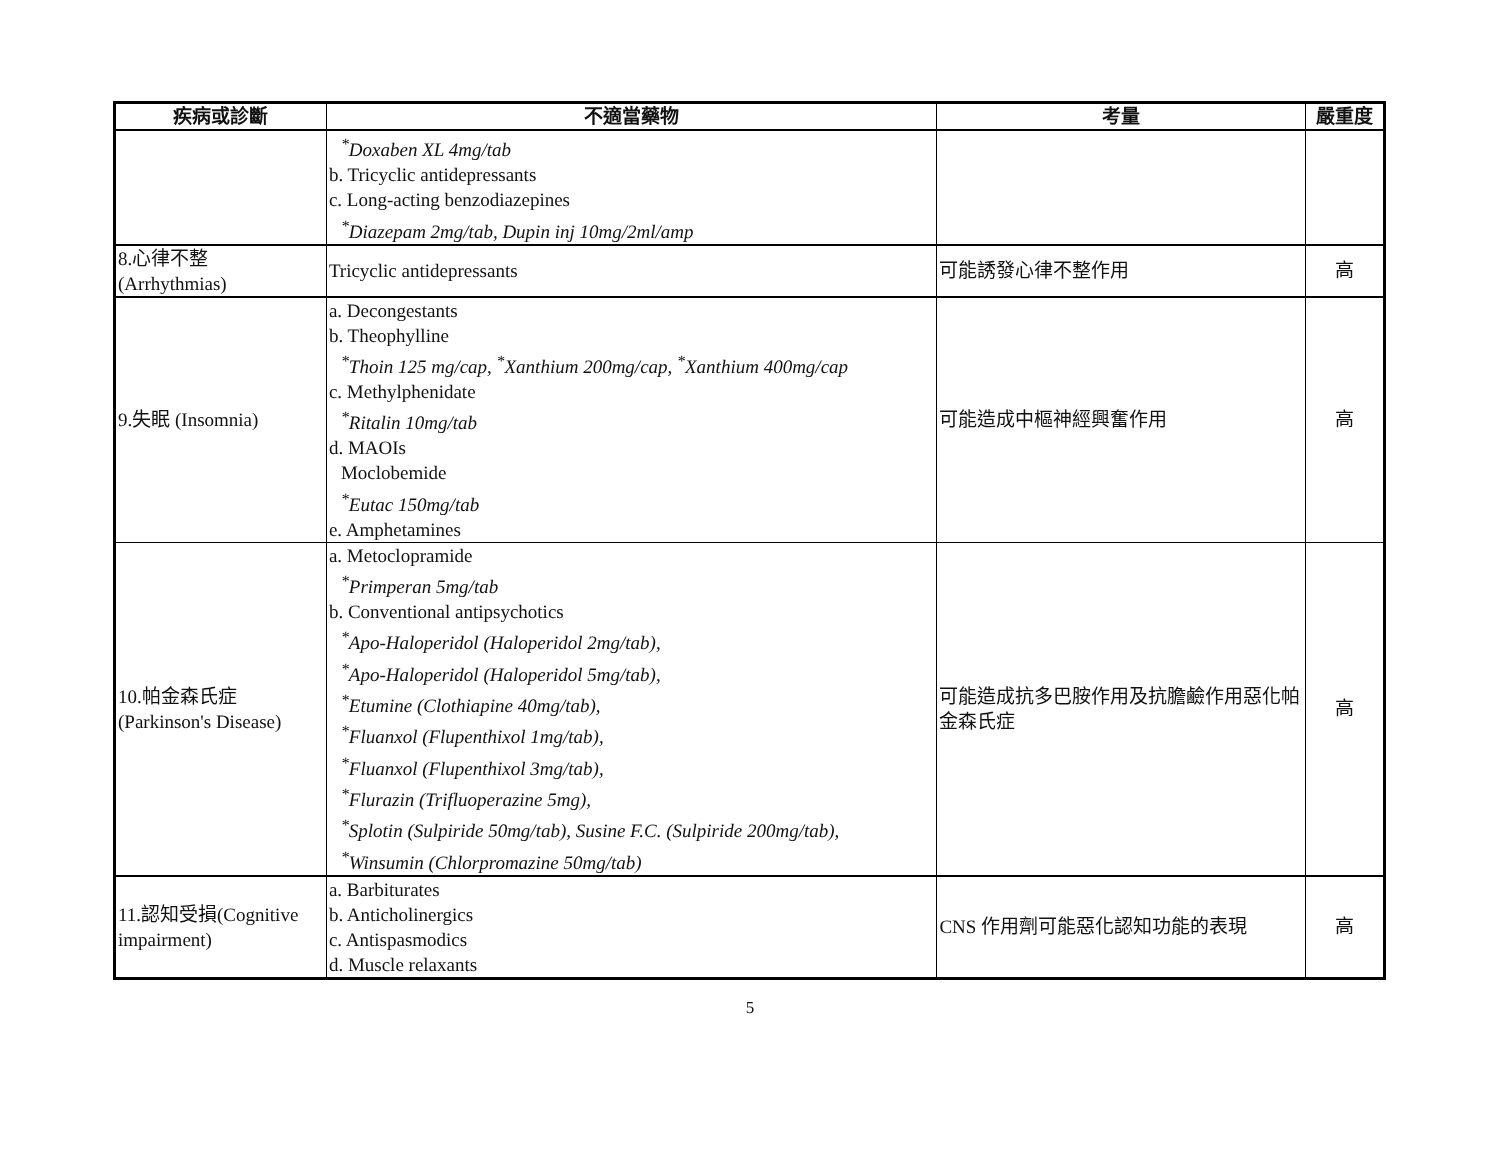| 疾病或診斷 | 不適當藥物 | 考量 | 嚴重度 |
| --- | --- | --- | --- |
| | <sup>*</sup> Doxaben XL 4mg/tab b. Tricyclic antidepressants c. Long-acting benzodiazepines <sup>*</sup> Diazepam 2mg/tab, Dupin inj 10mg/2ml/amp | | |
| 8.心律不整 (Arrhythmias) | Tricyclic antidepressants | 可能誘發心律不整作用 | 高 |
| 9.失眠 (Insomnia) | a. Decongestants b. Theophylline <sup>*</sup> Thoin 125 mg/cap, <sup>*</sup>Xanthium 200mg/cap, <sup>*</sup>Xanthium 400mg/cap c. Methylphenidate <sup>*</sup> Ritalin 10mg/tab d. MAOIs Moclobemide <sup>*</sup> Eutac 150mg/tab e. Amphetamines | 可能造成中樞神經興奮作用 | 高 |
| 10.帕金森氏症 (Parkinson's Disease) | a. Metoclopramide <sup>*</sup> Primperan 5mg/tab b. Conventional antipsychotics <sup>*</sup> Apo-Haloperidol (Haloperidol 2mg/tab), <sup>*</sup> Apo-Haloperidol (Haloperidol 5mg/tab), <sup>*</sup> Etumine (Clothiapine 40mg/tab), <sup>*</sup> Fluanxol (Flupenthixol 1mg/tab), <sup>*</sup> Fluanxol (Flupenthixol 3mg/tab), <sup>*</sup> Flurazin (Trifluoperazine 5mg), <sup>*</sup> Splotin (Sulpiride 50mg/tab), Susine F.C. (Sulpiride 200mg/tab), <sup>*</sup> Winsumin (Chlorpromazine 50mg/tab) | 可能造成抗多巴胺作用及抗膽鹼作用惡化帕金森氏症 | 高 |
| 11.認知受損(Cognitive impairment) | a. Barbiturates b. Anticholinergics c. Antispasmodics d. Muscle relaxants | CNS 作用劑可能惡化認知功能的表現 | 高 |
5